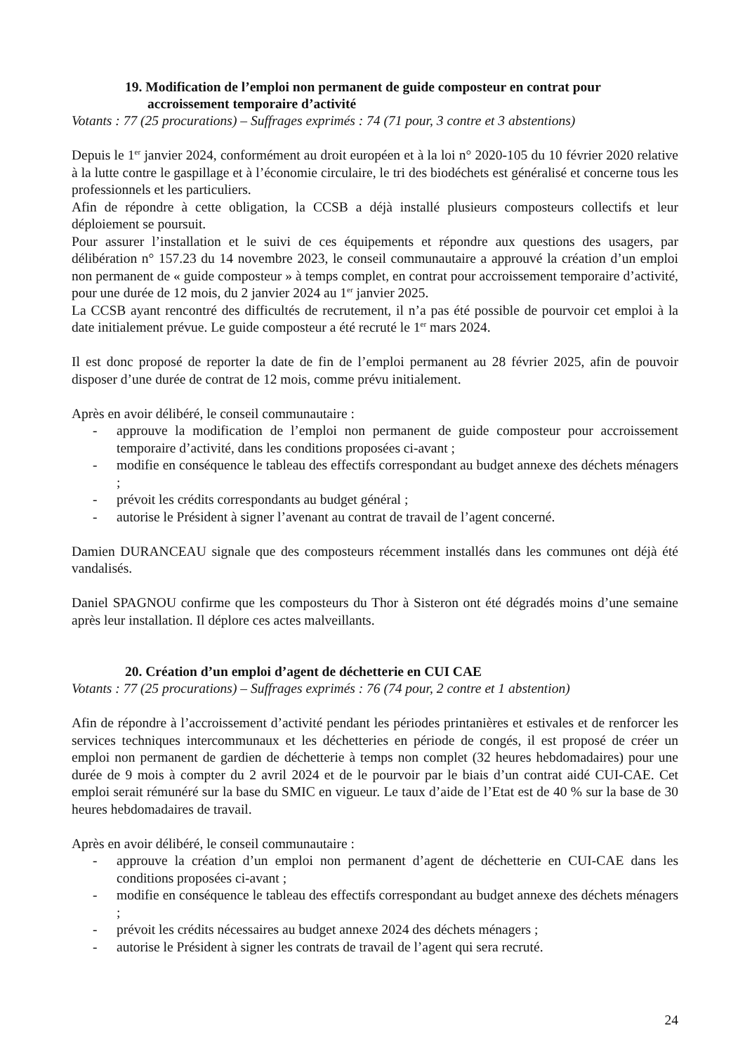19. Modification de l’emploi non permanent de guide composteur en contrat pour accroissement temporaire d’activité
Votants : 77 (25 procurations) – Suffrages exprimés : 74 (71 pour, 3 contre et 3 abstentions)
Depuis le 1<sup>er</sup> janvier 2024, conformément au droit européen et à la loi n° 2020-105 du 10 février 2020 relative à la lutte contre le gaspillage et à l’économie circulaire, le tri des biodéchets est généralisé et concerne tous les professionnels et les particuliers.
Afin de répondre à cette obligation, la CCSB a déjà installé plusieurs composteurs collectifs et leur déploiement se poursuit.
Pour assurer l’installation et le suivi de ces équipements et répondre aux questions des usagers, par délibération n° 157.23 du 14 novembre 2023, le conseil communautaire a approuvé la création d’un emploi non permanent de « guide composteur » à temps complet, en contrat pour accroissement temporaire d’activité, pour une durée de 12 mois, du 2 janvier 2024 au 1<sup>er</sup> janvier 2025.
La CCSB ayant rencontré des difficultés de recrutement, il n’a pas été possible de pourvoir cet emploi à la date initialement prévue. Le guide composteur a été recruté le 1<sup>er</sup> mars 2024.
Il est donc proposé de reporter la date de fin de l’emploi permanent au 28 février 2025, afin de pouvoir disposer d’une durée de contrat de 12 mois, comme prévu initialement.
Après en avoir délibéré, le conseil communautaire :
- approuve la modification de l’emploi non permanent de guide composteur pour accroissement temporaire d’activité, dans les conditions proposées ci-avant ;
- modifie en conséquence le tableau des effectifs correspondant au budget annexe des déchets ménagers ;
- prévoit les crédits correspondants au budget général ;
- autorise le Président à signer l’avenant au contrat de travail de l’agent concerné.
Damien DURANCEAU signale que des composteurs récemment installés dans les communes ont déjà été vandalisés.
Daniel SPAGNOU confirme que les composteurs du Thor à Sisteron ont été dégradés moins d’une semaine après leur installation. Il déplore ces actes malveillants.
20. Création d’un emploi d’agent de déchetterie en CUI CAE
Votants : 77 (25 procurations) – Suffrages exprimés : 76 (74 pour, 2 contre et 1 abstention)
Afin de répondre à l’accroissement d’activité pendant les périodes printanières et estivales et de renforcer les services techniques intercommunaux et les déchetteries en période de congés, il est proposé de créer un emploi non permanent de gardien de déchetterie à temps non complet (32 heures hebdomadaires) pour une durée de 9 mois à compter du 2 avril 2024 et de le pourvoir par le biais d’un contrat aidé CUI-CAE. Cet emploi serait rémunéré sur la base du SMIC en vigueur. Le taux d’aide de l’Etat est de 40 % sur la base de 30 heures hebdomadaires de travail.
Après en avoir délibéré, le conseil communautaire :
- approuve la création d’un emploi non permanent d’agent de déchetterie en CUI-CAE dans les conditions proposées ci-avant ;
- modifie en conséquence le tableau des effectifs correspondant au budget annexe des déchets ménagers ;
- prévoit les crédits nécessaires au budget annexe 2024 des déchets ménagers ;
- autorise le Président à signer les contrats de travail de l’agent qui sera recruté.
24